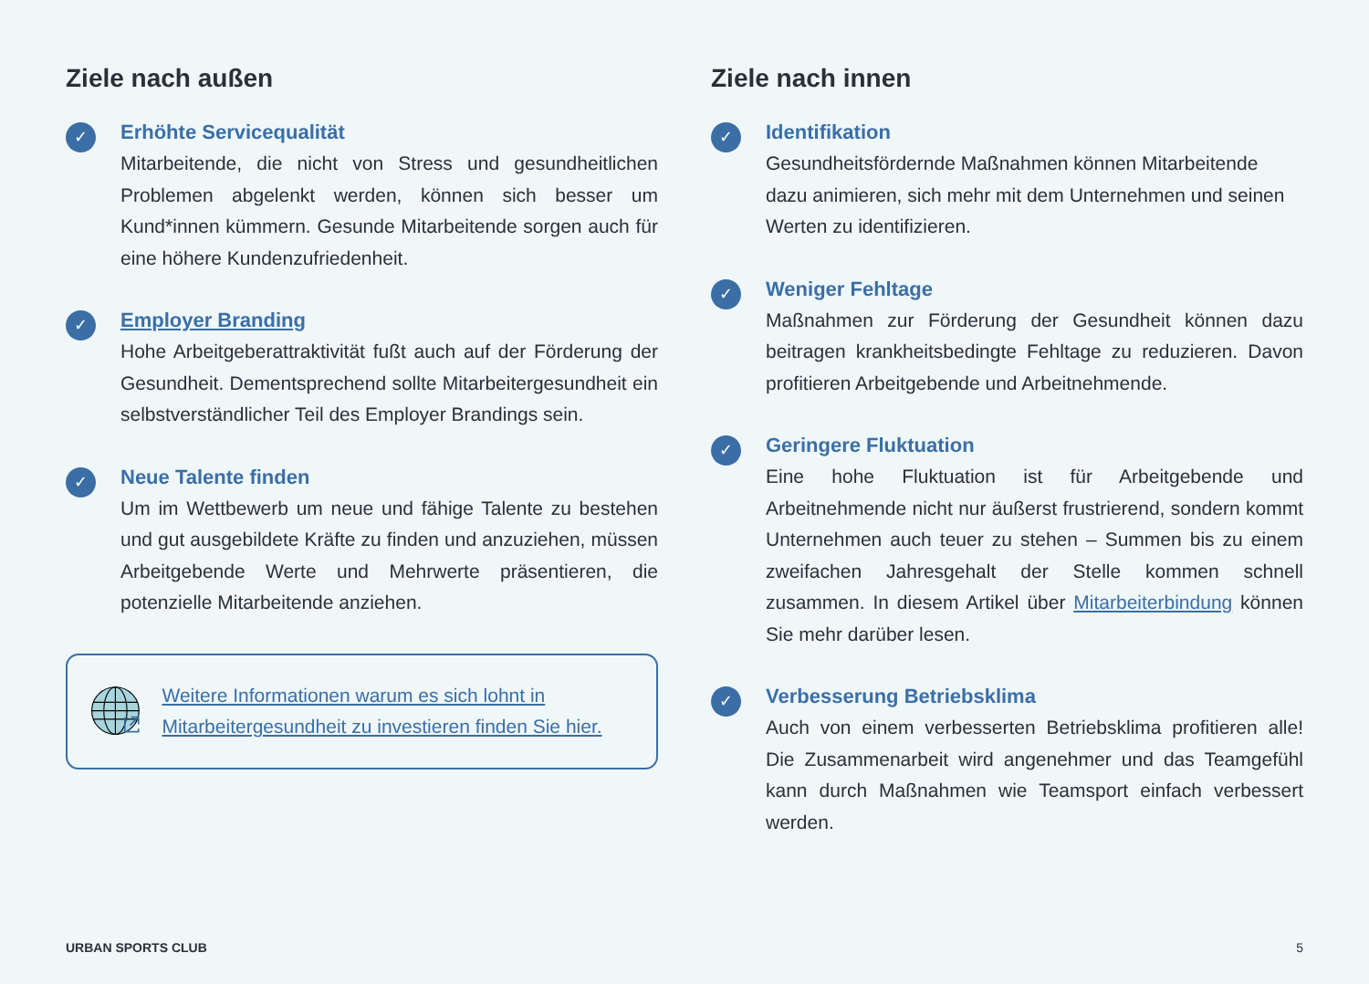Ziele nach außen
✓
Erhöhte Servicequalität
Mitarbeitende, die nicht von Stress und gesundheitlichen Problemen abgelenkt werden, können sich besser um Kund*innen kümmern. Gesunde Mitarbeitende sorgen auch für eine höhere Kundenzufriedenheit.
✓
Employer Branding
Hohe Arbeitgeberattraktivität fußt auch auf der Förderung der Gesundheit. Dementsprechend sollte Mitarbeitergesundheit ein selbstverständlicher Teil des Employer Brandings sein.
✓
Neue Talente finden
Um im Wettbewerb um neue und fähige Talente zu bestehen und gut ausgebildete Kräfte zu finden und anzuziehen, müssen Arbeitgebende Werte und Mehrwerte präsentieren, die potenzielle Mitarbeitende anziehen.
Weitere Informationen warum es sich lohnt in Mitarbeitergesundheit zu investieren finden Sie hier.
Ziele nach innen
✓
Identifikation
Gesundheitsfördernde Maßnahmen können Mitarbeitende dazu animieren, sich mehr mit dem Unternehmen und seinen Werten zu identifizieren.
✓
Weniger Fehltage
Maßnahmen zur Förderung der Gesundheit können dazu beitragen krankheitsbedingte Fehltage zu reduzieren. Davon profitieren Arbeitgebende und Arbeitnehmende.
✓
Geringere Fluktuation
Eine hohe Fluktuation ist für Arbeitgebende und Arbeitnehmende nicht nur äußerst frustrierend, sondern kommt Unternehmen auch teuer zu stehen – Summen bis zu einem zweifachen Jahresgehalt der Stelle kommen schnell zusammen. In diesem Artikel über Mitarbeiterbindung können Sie mehr darüber lesen.
✓
Verbesserung Betriebsklima
Auch von einem verbesserten Betriebsklima profitieren alle! Die Zusammenarbeit wird angenehmer und das Teamgefühl kann durch Maßnahmen wie Teamsport einfach verbessert werden.
URBAN SPORTS CLUB 5